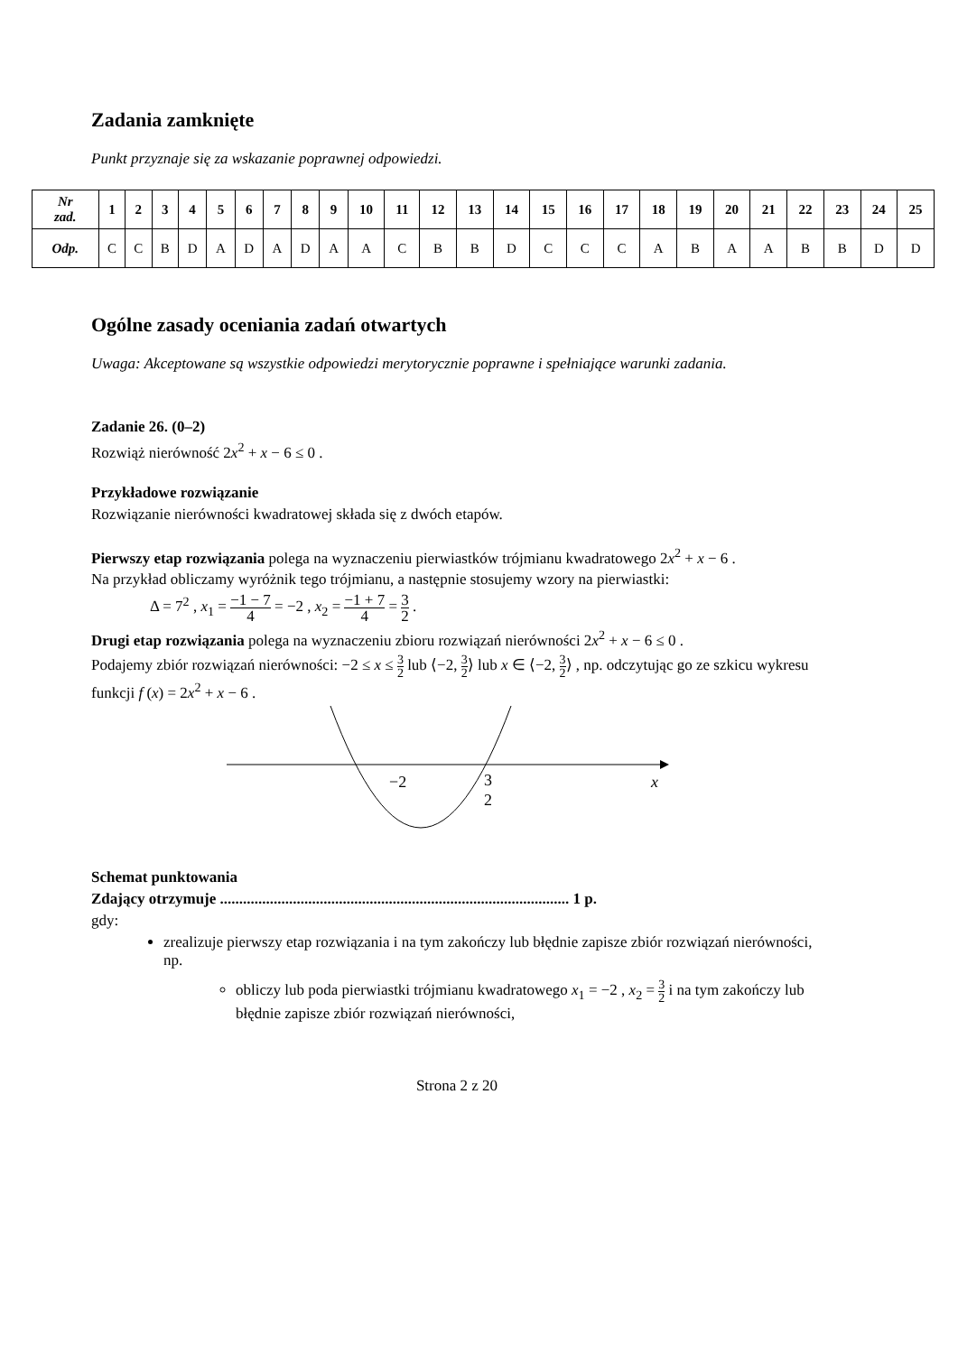Zadania zamknięte
Punkt przyznaje się za wskazanie poprawnej odpowiedzi.
| Nr zad. | 1 | 2 | 3 | 4 | 5 | 6 | 7 | 8 | 9 | 10 | 11 | 12 | 13 | 14 | 15 | 16 | 17 | 18 | 19 | 20 | 21 | 22 | 23 | 24 | 25 |
| --- | --- | --- | --- | --- | --- | --- | --- | --- | --- | --- | --- | --- | --- | --- | --- | --- | --- | --- | --- | --- | --- | --- | --- | --- | --- |
| Odp. | C | C | B | D | A | D | A | D | A | A | C | B | B | D | C | C | C | A | B | A | A | B | B | D | D |
Ogólne zasady oceniania zadań otwartych
Uwaga: Akceptowane są wszystkie odpowiedzi merytorycznie poprawne i spełniające warunki zadania.
Zadanie 26. (0–2)
Rozwiąż nierówność 2x<sup>2</sup> + x − 6 ≤ 0 .
Przykładowe rozwiązanie
Rozwiązanie nierówności kwadratowej składa się z dwóch etapów.
Pierwszy etap rozwiązania polega na wyznaczeniu pierwiastków trójmianu kwadratowego 2x<sup>2</sup> + x − 6 .
Na przykład obliczamy wyróżnik tego trójmianu, a następnie stosujemy wzory na pierwiastki:
Δ = 7<sup>2</sup> , x<sub>1</sub> = −1 − 7 4 = −2 , x<sub>2</sub> = −1 + 7 4 = 3 2 .
Drugi etap rozwiązania polega na wyznaczeniu zbioru rozwiązań nierówności 2x<sup>2</sup> + x − 6 ≤ 0 .
Podajemy zbiór rozwiązań nierówności: −2 ≤ x ≤ 3 2 lub ⟨−2, 3 2⟩ lub x ∈ ⟨−2, 3 2⟩ , np. odczytując go ze szkicu wykresu funkcji f (x) = 2x<sup>2</sup> + x − 6 .
−2
3
2
x
Schemat punktowania
Zdający otrzymuje ........................................................................................... 1 p.
gdy:
zrealizuje pierwszy etap rozwiązania i na tym zakończy lub błędnie zapisze zbiór rozwiązań nierówności, np.
obliczy lub poda pierwiastki trójmianu kwadratowego x<sub>1</sub> = −2 , x<sub>2</sub> = 3 2 i na tym zakończy lub błędnie zapisze zbiór rozwiązań nierówności,
Strona 2 z 20